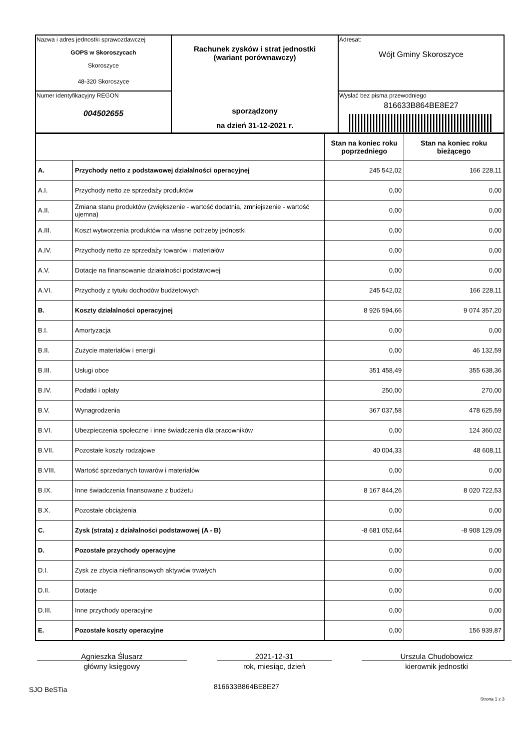| Nazwa i adres jednostki sprawozdawczej GOPS w Skoroszycach Skoroszyce 48-320 Skoroszyce | Rachunek zysków i strat jednostki (wariant porównawczy) sporządzony na dzień 31-12-2021 r. | Adresat: Wójt Gminy Skoroszyce |
| Numer identyfikacyjny REGON 004502655 | | Wysłać bez pisma przewodniego 816633B864BE8E27 |
| | | Stan na koniec roku poprzedniego | Stan na koniec roku bieżącego |
| --- | --- | --- | --- |
| A. | Przychody netto z podstawowej działalności operacyjnej | 245 542,02 | 166 228,11 |
| A.I. | Przychody netto ze sprzedaży produktów | 0,00 | 0,00 |
| A.II. | Zmiana stanu produktów (zwiększenie - wartość dodatnia, zmniejszenie - wartość ujemna) | 0,00 | 0,00 |
| A.III. | Koszt wytworzenia produktów na własne potrzeby jednostki | 0,00 | 0,00 |
| A.IV. | Przychody netto ze sprzedaży towarów i materiałów | 0,00 | 0,00 |
| A.V. | Dotacje na finansowanie działalności podstawowej | 0,00 | 0,00 |
| A.VI. | Przychody z tytułu dochodów budżetowych | 245 542,02 | 166 228,11 |
| B. | Koszty działalności operacyjnej | 8 926 594,66 | 9 074 357,20 |
| B.I. | Amortyzacja | 0,00 | 0,00 |
| B.II. | Zużycie materiałów i energii | 0,00 | 46 132,59 |
| B.III. | Usługi obce | 351 458,49 | 355 638,36 |
| B.IV. | Podatki i opłaty | 250,00 | 270,00 |
| B.V. | Wynagrodzenia | 367 037,58 | 478 625,59 |
| B.VI. | Ubezpieczenia społeczne i inne świadczenia dla pracowników | 0,00 | 124 360,02 |
| B.VII. | Pozostałe koszty rodzajowe | 40 004,33 | 48 608,11 |
| B.VIII. | Wartość sprzedanych towarów i materiałów | 0,00 | 0,00 |
| B.IX. | Inne świadczenia finansowane z budżetu | 8 167 844,26 | 8 020 722,53 |
| B.X. | Pozostałe obciążenia | 0,00 | 0,00 |
| C. | Zysk (strata) z działalności podstawowej (A - B) | -8 681 052,64 | -8 908 129,09 |
| D. | Pozostałe przychody operacyjne | 0,00 | 0,00 |
| D.I. | Zysk ze zbycia niefinansowych aktywów trwałych | 0,00 | 0,00 |
| D.II. | Dotacje | 0,00 | 0,00 |
| D.III. | Inne przychody operacyjne | 0,00 | 0,00 |
| E. | Pozostałe koszty operacyjne | 0,00 | 156 939,87 |
Agnieszka Ślusarz
główny księgowy
2021-12-31
rok, miesiąc, dzień
Urszula Chudobowicz
kierownik jednostki
SJO BeSTia
816633B864BE8E27
Strona 1 z 3